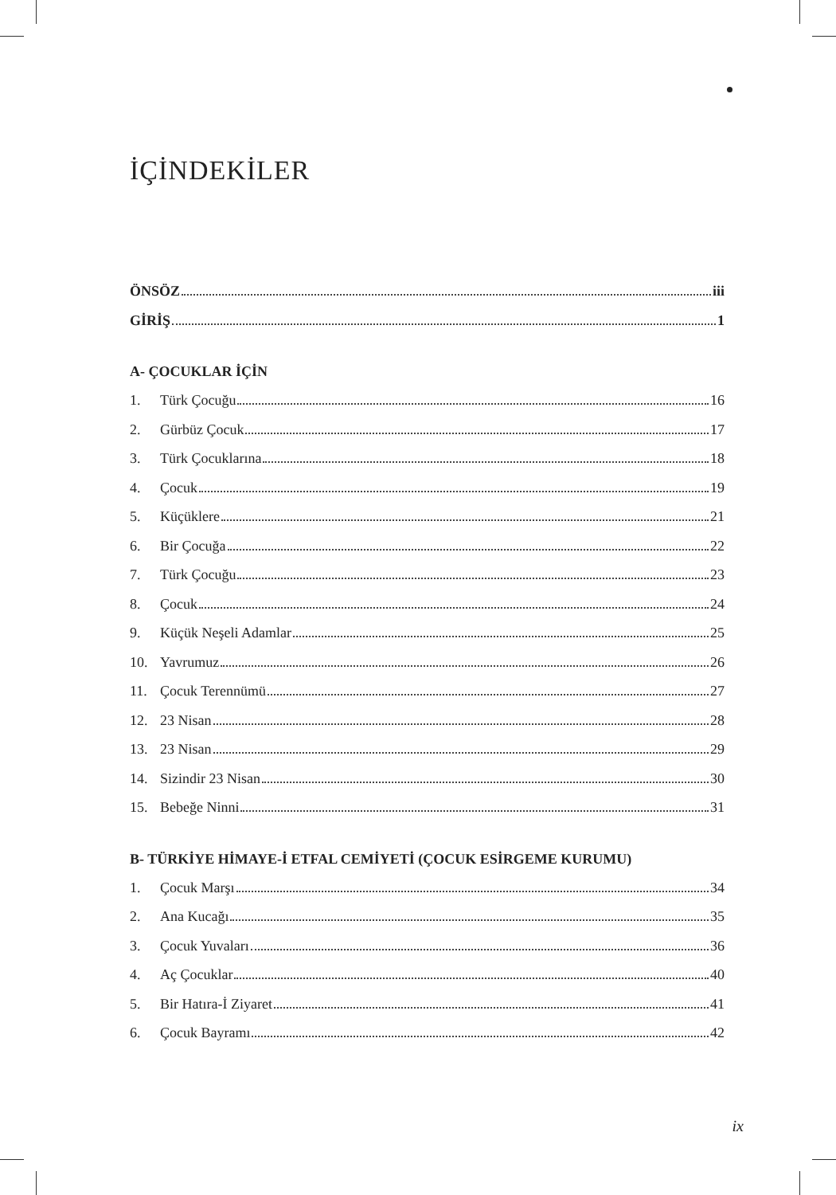İÇİNDEKİLER
ÖNSÖZ iii
GİRİŞ 1
A- ÇOCUKLAR İÇİN
1. Türk Çocuğu 16
2. Gürbüz Çocuk 17
3. Türk Çocuklarına 18
4. Çocuk 19
5. Küçüklere 21
6. Bir Çocuğa 22
7. Türk Çocuğu 23
8. Çocuk 24
9. Küçük Neşeli Adamlar 25
10. Yavrumuz 26
11. Çocuk Terennümü 27
12. 23 Nisan 28
13. 23 Nisan 29
14. Sizindir 23 Nisan 30
15. Bebeğe Ninni 31
B- TÜRKİYE HİMAYE-İ ETFAL CEMİYETİ (ÇOCUK ESİRGEME KURUMU)
1. Çocuk Marşı 34
2. Ana Kucağı 35
3. Çocuk Yuvaları 36
4. Aç Çocuklar 40
5. Bir Hatıra-İ Ziyaret 41
6. Çocuk Bayramı 42
ix